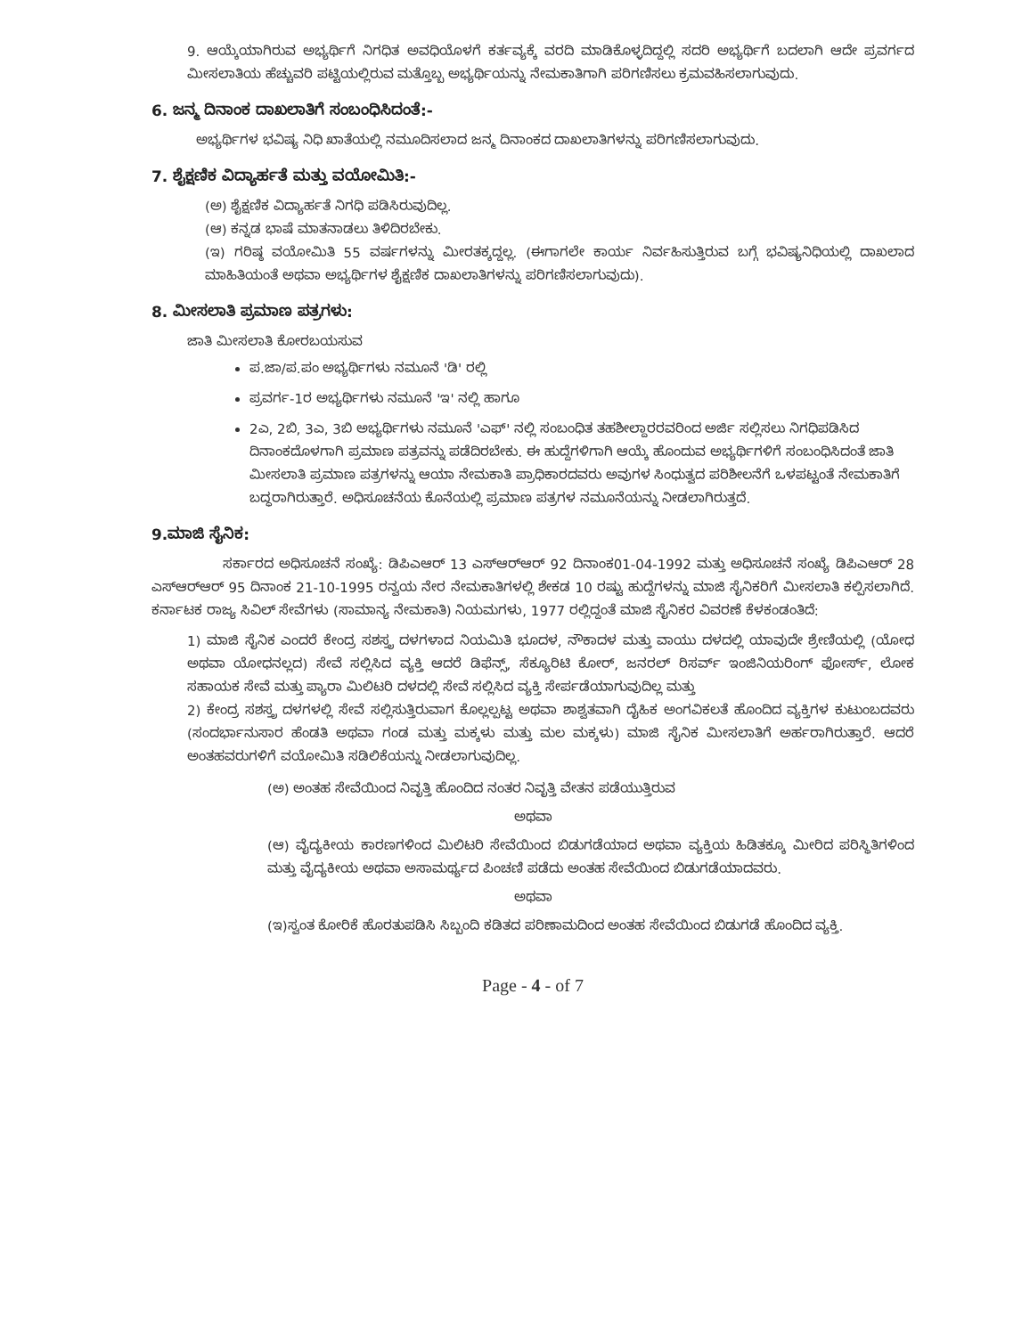9. ಆಯ್ಕೆಯಾಗಿರುವ ಅಭ್ಯರ್ಥಿಗೆ ನಿಗಧಿತ ಅವಧಿಯೊಳಗೆ ಕರ್ತವ್ಯಕ್ಕೆ ವರದಿ ಮಾಡಿಕೊಳ್ಳದಿದ್ದಲ್ಲಿ ಸದರಿ ಅಭ್ಯರ್ಥಿಗೆ ಬದಲಾಗಿ ಆದೇ ಪ್ರವರ್ಗದ ಮೀಸಲಾತಿಯ ಹೆಚ್ಚುವರಿ ಪಟ್ಟಿಯಲ್ಲಿರುವ ಮತ್ತೊಬ್ಬ ಅಭ್ಯರ್ಥಿಯನ್ನು ನೇಮಕಾತಿಗಾಗಿ ಪರಿಗಣಿಸಲು ಕ್ರಮವಹಿಸಲಾಗುವುದು.
6. ಜನ್ಮ ದಿನಾಂಕ ದಾಖಲಾತಿಗೆ ಸಂಬಂಧಿಸಿದಂತೆ:-
ಅಭ್ಯರ್ಥಿಗಳ ಭವಿಷ್ಯ ನಿಧಿ ಖಾತೆಯಲ್ಲಿ ನಮೂದಿಸಲಾದ ಜನ್ಮ ದಿನಾಂಕದ ದಾಖಲಾತಿಗಳನ್ನು ಪರಿಗಣಿಸಲಾಗುವುದು.
7. ಶೈಕ್ಷಣಿಕ ವಿದ್ಯಾರ್ಹತೆ ಮತ್ತು ವಯೋಮಿತಿ:-
(ಅ) ಶೈಕ್ಷಣಿಕ ವಿದ್ಯಾರ್ಹತೆ ನಿಗಧಿ ಪಡಿಸಿರುವುದಿಲ್ಲ.
(ಆ) ಕನ್ನಡ ಭಾಷೆ ಮಾತನಾಡಲು ತಿಳಿದಿರಬೇಕು.
(ಇ) ಗರಿಷ್ಠ ವಯೋಮಿತಿ 55 ವರ್ಷಗಳನ್ನು ಮೀರತಕ್ಕದ್ದಲ್ಲ. (ಈಗಾಗಲೇ ಕಾರ್ಯ ನಿರ್ವಹಿಸುತ್ತಿರುವ ಬಗ್ಗೆ ಭವಿಷ್ಯನಿಧಿಯಲ್ಲಿ ದಾಖಲಾದ ಮಾಹಿತಿಯಂತೆ ಅಥವಾ ಅಭ್ಯರ್ಥಿಗಳ ಶೈಕ್ಷಣಿಕ ದಾಖಲಾತಿಗಳನ್ನು ಪರಿಗಣಿಸಲಾಗುವುದು).
8. ಮೀಸಲಾತಿ ಪ್ರಮಾಣ ಪತ್ರಗಳು:
ಜಾತಿ ಮೀಸಲಾತಿ ಕೋರಬಯಸುವ
ಪ.ಜಾ/ಪ.ಪಂ ಅಭ್ಯರ್ಥಿಗಳು ನಮೂನೆ 'ಡಿ' ರಲ್ಲಿ
ಪ್ರವರ್ಗ-1ರ ಅಭ್ಯರ್ಥಿಗಳು ನಮೂನೆ 'ಇ' ನಲ್ಲಿ ಹಾಗೂ
2ಎ, 2ಬಿ, 3ಎ, 3ಬಿ ಅಭ್ಯರ್ಥಿಗಳು ನಮೂನೆ 'ಎಫ್' ನಲ್ಲಿ ಸಂಬಂಧಿತ ತಹಶೀಲ್ದಾರರವರಿಂದ ಅರ್ಜಿ ಸಲ್ಲಿಸಲು ನಿಗಧಿಪಡಿಸಿದ ದಿನಾಂಕದೊಳಗಾಗಿ ಪ್ರಮಾಣ ಪತ್ರವನ್ನು ಪಡೆದಿರಬೇಕು. ಈ ಹುದ್ದೆಗಳಿಗಾಗಿ ಆಯ್ಕೆ ಹೊಂದುವ ಅಭ್ಯರ್ಥಿಗಳಿಗೆ ಸಂಬಂಧಿಸಿದಂತೆ ಜಾತಿ ಮೀಸಲಾತಿ ಪ್ರಮಾಣ ಪತ್ರಗಳನ್ನು ಆಯಾ ನೇಮಕಾತಿ ಪ್ರಾಧಿಕಾರದವರು ಅವುಗಳ ಸಿಂಧುತ್ವದ ಪರಿಶೀಲನೆಗೆ ಒಳಪಟ್ಟಂತೆ ನೇಮಕಾತಿಗೆ ಬದ್ಧರಾಗಿರುತ್ತಾರೆ. ಅಧಿಸೂಚನೆಯ ಕೊನೆಯಲ್ಲಿ ಪ್ರಮಾಣ ಪತ್ರಗಳ ನಮೂನೆಯನ್ನು ನೀಡಲಾಗಿರುತ್ತದೆ.
9.ಮಾಜಿ ಸೈನಿಕ:
ಸರ್ಕಾರದ ಅಧಿಸೂಚನೆ ಸಂಖ್ಯೆ: ಡಿಪಿಎಆರ್ 13 ಎಸ್‌ಆರ್‌ಆರ್ 92 ದಿನಾಂಕ01-04-1992 ಮತ್ತು ಅಧಿಸೂಚನೆ ಸಂಖ್ಯೆ ಡಿಪಿಎಆರ್ 28 ಎಸ್‌ಆರ್‌ಆರ್ 95 ದಿನಾಂಕ 21-10-1995 ರನ್ವಯ ನೇರ ನೇಮಕಾತಿಗಳಲ್ಲಿ ಶೇಕಡ 10 ರಷ್ಟು ಹುದ್ದೆಗಳನ್ನು ಮಾಜಿ ಸೈನಿಕರಿಗೆ ಮೀಸಲಾತಿ ಕಲ್ಪಿಸಲಾಗಿದೆ. ಕರ್ನಾಟಕ ರಾಜ್ಯ ಸಿವಿಲ್ ಸೇವೆಗಳು (ಸಾಮಾನ್ಯ ನೇಮಕಾತಿ) ನಿಯಮಗಳು, 1977 ರಲ್ಲಿದ್ದಂತೆ ಮಾಜಿ ಸೈನಿಕರ ವಿವರಣೆ ಕೆಳಕಂಡಂತಿದೆ:
1) ಮಾಜಿ ಸೈನಿಕ ಎಂದರೆ ಕೇಂದ್ರ ಸಶಸ್ತ್ರ ದಳಗಳಾದ ನಿಯಮಿತಿ ಭೂದಳ, ನೌಕಾದಳ ಮತ್ತು ವಾಯು ದಳದಲ್ಲಿ ಯಾವುದೇ ಶ್ರೇಣಿಯಲ್ಲಿ (ಯೋಧ ಅಥವಾ ಯೋಧನಲ್ಲದ) ಸೇವೆ ಸಲ್ಲಿಸಿದ ವ್ಯಕ್ತಿ ಆದರೆ ಡಿಫೆನ್ಸ್, ಸೆಕ್ಯೂರಿಟಿ ಕೋರ್, ಜನರಲ್ ರಿಸರ್ವ್ ಇಂಜಿನಿಯರಿಂಗ್ ಫೋರ್ಸ್, ಲೋಕ ಸಹಾಯಕ ಸೇವೆ ಮತ್ತು ಪ್ಯಾರಾ ಮಿಲಿಟರಿ ದಳದಲ್ಲಿ ಸೇವೆ ಸಲ್ಲಿಸಿದ ವ್ಯಕ್ತಿ ಸೇರ್ಪಡೆಯಾಗುವುದಿಲ್ಲ ಮತ್ತು
2) ಕೇಂದ್ರ ಸಶಸ್ತ್ರ ದಳಗಳಲ್ಲಿ ಸೇವೆ ಸಲ್ಲಿಸುತ್ತಿರುವಾಗ ಕೊಲ್ಲಲ್ಪಟ್ಟ ಅಥವಾ ಶಾಶ್ವತವಾಗಿ ದೈಹಿಕ ಅಂಗವಿಕಲತೆ ಹೊಂದಿದ ವ್ಯಕ್ತಿಗಳ ಕುಟುಂಬದವರು (ಸಂದರ್ಭಾನುಸಾರ ಹೆಂಡತಿ ಅಥವಾ ಗಂಡ ಮತ್ತು ಮಕ್ಕಳು ಮತ್ತು ಮಲ ಮಕ್ಕಳು) ಮಾಜಿ ಸೈನಿಕ ಮೀಸಲಾತಿಗೆ ಅರ್ಹರಾಗಿರುತ್ತಾರೆ. ಆದರೆ ಅಂತಹವರುಗಳಿಗೆ ವಯೋಮಿತಿ ಸಡಿಲಿಕೆಯನ್ನು ನೀಡಲಾಗುವುದಿಲ್ಲ.
(ಅ) ಅಂತಹ ಸೇವೆಯಿಂದ ನಿವೃತ್ತಿ ಹೊಂದಿದ ನಂತರ ನಿವೃತ್ತಿ ವೇತನ ಪಡೆಯುತ್ತಿರುವ
ಅಥವಾ
(ಆ) ವೈದ್ಯಕೀಯ ಕಾರಣಗಳಿಂದ ಮಿಲಿಟರಿ ಸೇವೆಯಿಂದ ಬಿಡುಗಡೆಯಾದ ಅಥವಾ ವ್ಯಕ್ತಿಯ ಹಿಡಿತಕ್ಕೂ ಮೀರಿದ ಪರಿಸ್ಥಿತಿಗಳಿಂದ ಮತ್ತು ವೈದ್ಯಕೀಯ ಅಥವಾ ಅಸಾಮರ್ಥ್ಯದ ಪಿಂಚಣಿ ಪಡೆದು ಅಂತಹ ಸೇವೆಯಿಂದ ಬಿಡುಗಡೆಯಾದವರು.
ಅಥವಾ
(ಇ)ಸ್ವಂತ ಕೋರಿಕೆ ಹೊರತುಪಡಿಸಿ ಸಿಬ್ಬಂದಿ ಕಡಿತದ ಪರಿಣಾಮದಿಂದ ಅಂತಹ ಸೇವೆಯಿಂದ ಬಿಡುಗಡೆ ಹೊಂದಿದ ವ್ಯಕ್ತಿ.
Page - 4 - of 7